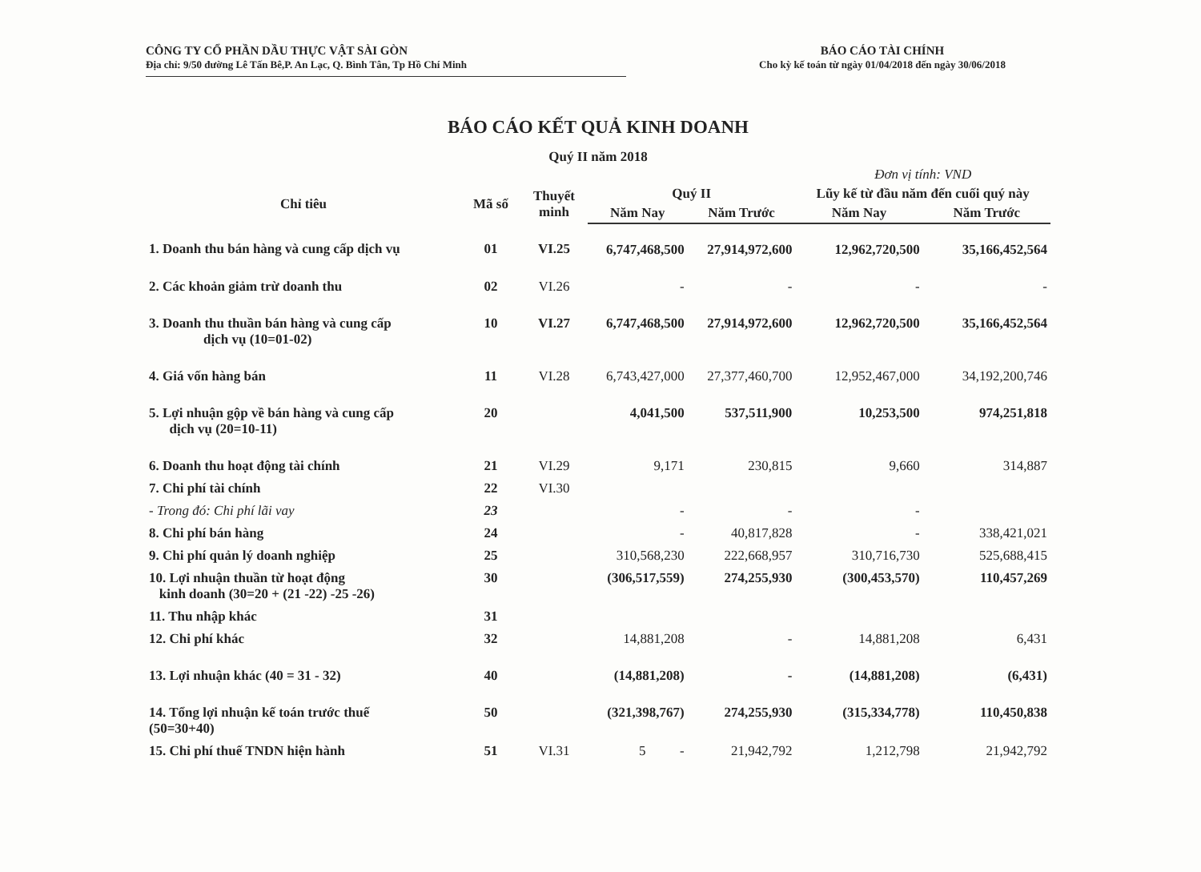CÔNG TY CỔ PHẦN DẦU THỰC VẬT SÀI GÒN
Địa chỉ: 9/50 đường Lê Tấn Bê,P. An Lạc, Q. Bình Tân, Tp Hồ Chí Minh
BÁO CÁO TÀI CHÍNH
Cho kỳ kế toán từ ngày 01/04/2018 đến ngày 30/06/2018
BÁO CÁO KẾT QUẢ KINH DOANH
Quý II năm 2018
| | | | | | Đơn vị tính: VND | |
| --- | --- | --- | --- | --- | --- | --- |
| Chỉ tiêu | Mã số | Thuyết minh | Quý II | | Lũy kế từ đầu năm đến cuối quý này | |
| | | | Năm Nay | Năm Trước | Năm Nay | Năm Trước |
| 1. Doanh thu bán hàng và cung cấp dịch vụ | 01 | VI.25 | 6,747,468,500 | 27,914,972,600 | 12,962,720,500 | 35,166,452,564 |
| 2. Các khoản giảm trừ doanh thu | 02 | VI.26 | - | - | - | - |
| 3. Doanh thu thuần bán hàng và cung cấp dịch vụ (10=01-02) | 10 | VI.27 | 6,747,468,500 | 27,914,972,600 | 12,962,720,500 | 35,166,452,564 |
| 4. Giá vốn hàng bán | 11 | VI.28 | 6,743,427,000 | 27,377,460,700 | 12,952,467,000 | 34,192,200,746 |
| 5. Lợi nhuận gộp về bán hàng và cung cấp dịch vụ (20=10-11) | 20 | | 4,041,500 | 537,511,900 | 10,253,500 | 974,251,818 |
| 6. Doanh thu hoạt động tài chính | 21 | VI.29 | 9,171 | 230,815 | 9,660 | 314,887 |
| 7. Chi phí tài chính | 22 | VI.30 | | | | |
| - Trong đó: Chi phí lãi vay | 23 | | - | - | - | |
| 8. Chi phí bán hàng | 24 | | - | 40,817,828 | - | 338,421,021 |
| 9. Chi phí quản lý doanh nghiệp | 25 | | 310,568,230 | 222,668,957 | 310,716,730 | 525,688,415 |
| 10. Lợi nhuận thuần từ hoạt động kinh doanh (30=20 + (21 -22) -25 -26) | 30 | | (306,517,559) | 274,255,930 | (300,453,570) | 110,457,269 |
| 11. Thu nhập khác | 31 | | | | | |
| 12. Chi phí khác | 32 | | 14,881,208 | - | 14,881,208 | 6,431 |
| 13. Lợi nhuận khác (40 = 31 - 32) | 40 | | (14,881,208) | - | (14,881,208) | (6,431) |
| 14. Tổng lợi nhuận kế toán trước thuế (50=30+40) | 50 | | (321,398,767) | 274,255,930 | (315,334,778) | 110,450,838 |
| 15. Chi phí thuế TNDN hiện hành | 51 | VI.31 | 5 - | 21,942,792 | 1,212,798 | 21,942,792 |